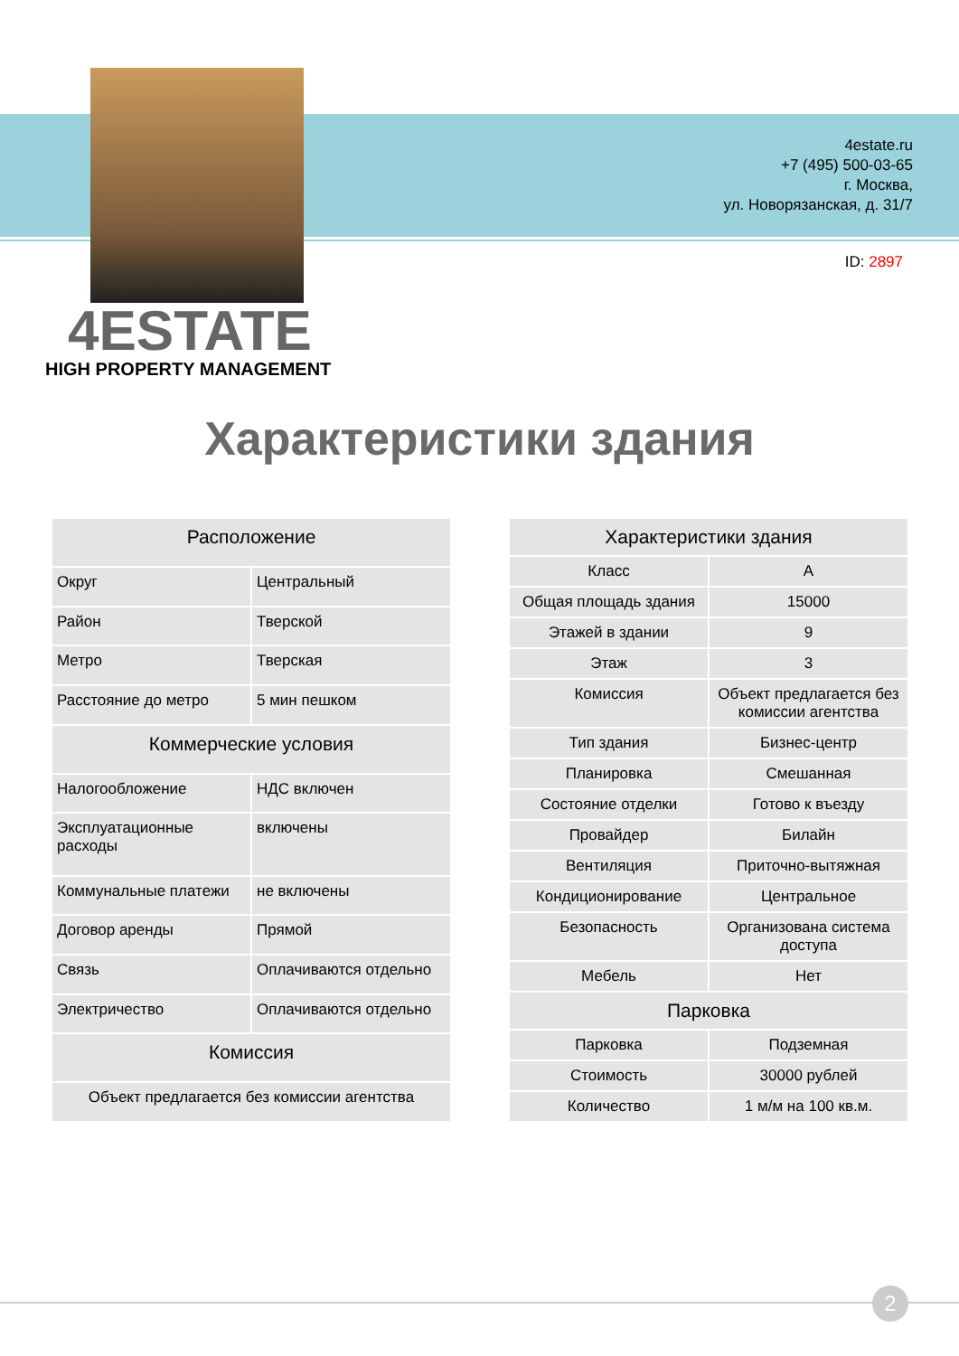4estate.ru
+7 (495) 500-03-65
г. Москва,
ул. Новорязанская, д. 31/7
ID: 2897
4ESTATE
HIGH PROPERTY MANAGEMENT
Характеристики здания
| Расположение | |
| --- | --- |
| Округ | Центральный |
| Район | Тверской |
| Метро | Тверская |
| Расстояние до метро | 5 мин пешком |
| Коммерческие условия | |
| Налогообложение | НДС включен |
| Эксплуатационные расходы | включены |
| Коммунальные платежи | не включены |
| Договор аренды | Прямой |
| Связь | Оплачиваются отдельно |
| Электричество | Оплачиваются отдельно |
| Комиссия | |
| Объект предлагается без комиссии агентства | |
| Характеристики здания | |
| --- | --- |
| Класс | A |
| Общая площадь здания | 15000 |
| Этажей в здании | 9 |
| Этаж | 3 |
| Комиссия | Объект предлагается без комиссии агентства |
| Тип здания | Бизнес-центр |
| Планировка | Смешанная |
| Состояние отделки | Готово к въезду |
| Провайдер | Билайн |
| Вентиляция | Приточно-вытяжная |
| Кондиционирование | Центральное |
| Безопасность | Организована система доступа |
| Мебель | Нет |
| Парковка | |
| Парковка | Подземная |
| Стоимость | 30000 рублей |
| Количество | 1 м/м на 100 кв.м. |
2